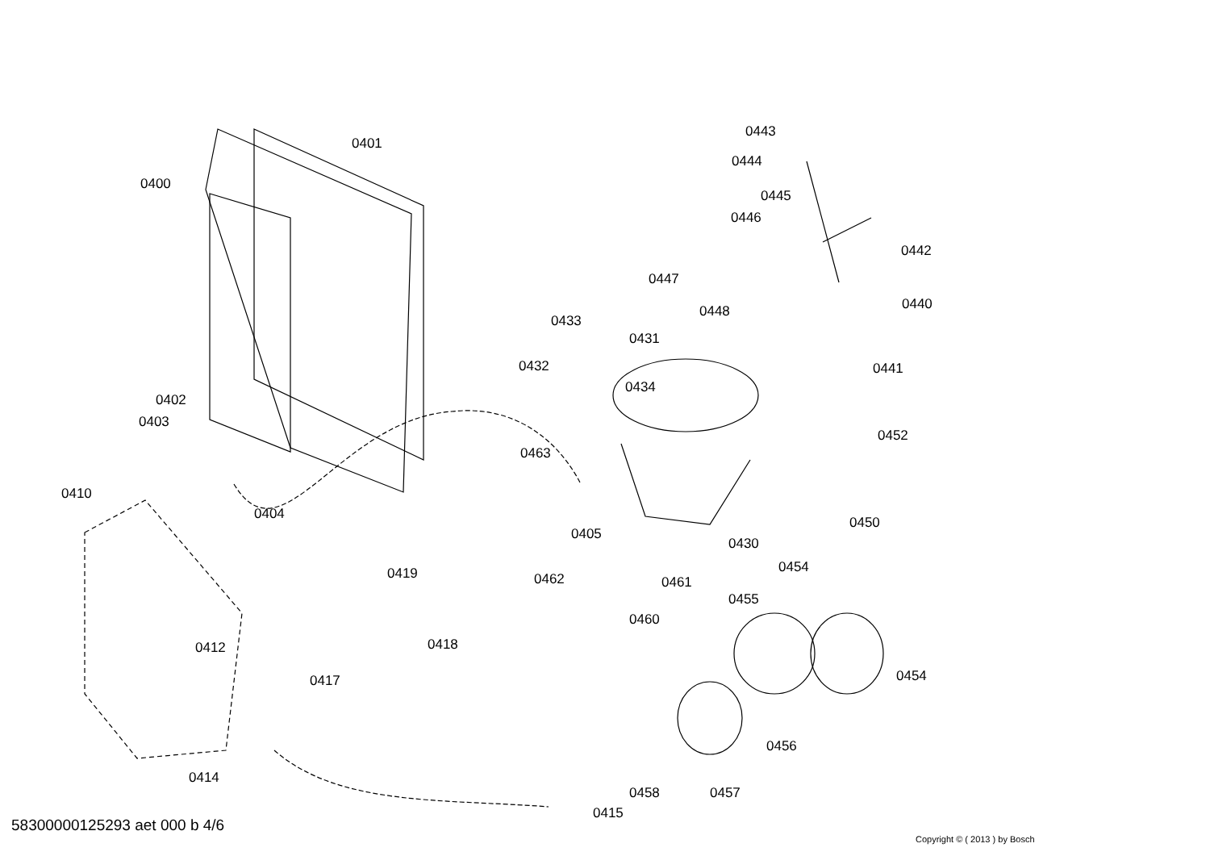0401
0400
0402
0403
0410
0404
0419
0418
0417
0412
0414
0415
0443
0444
0445
0446
0442
0447
0448 0440
0433
0431
0432 0441
0434
0452
0463
0405
0430
0450
0454
0462 0461
0455
0460
0454
0456
0458 0457
58300000125293 aet 000 b 4/6
Copyright © ( 2013 ) by Bosch